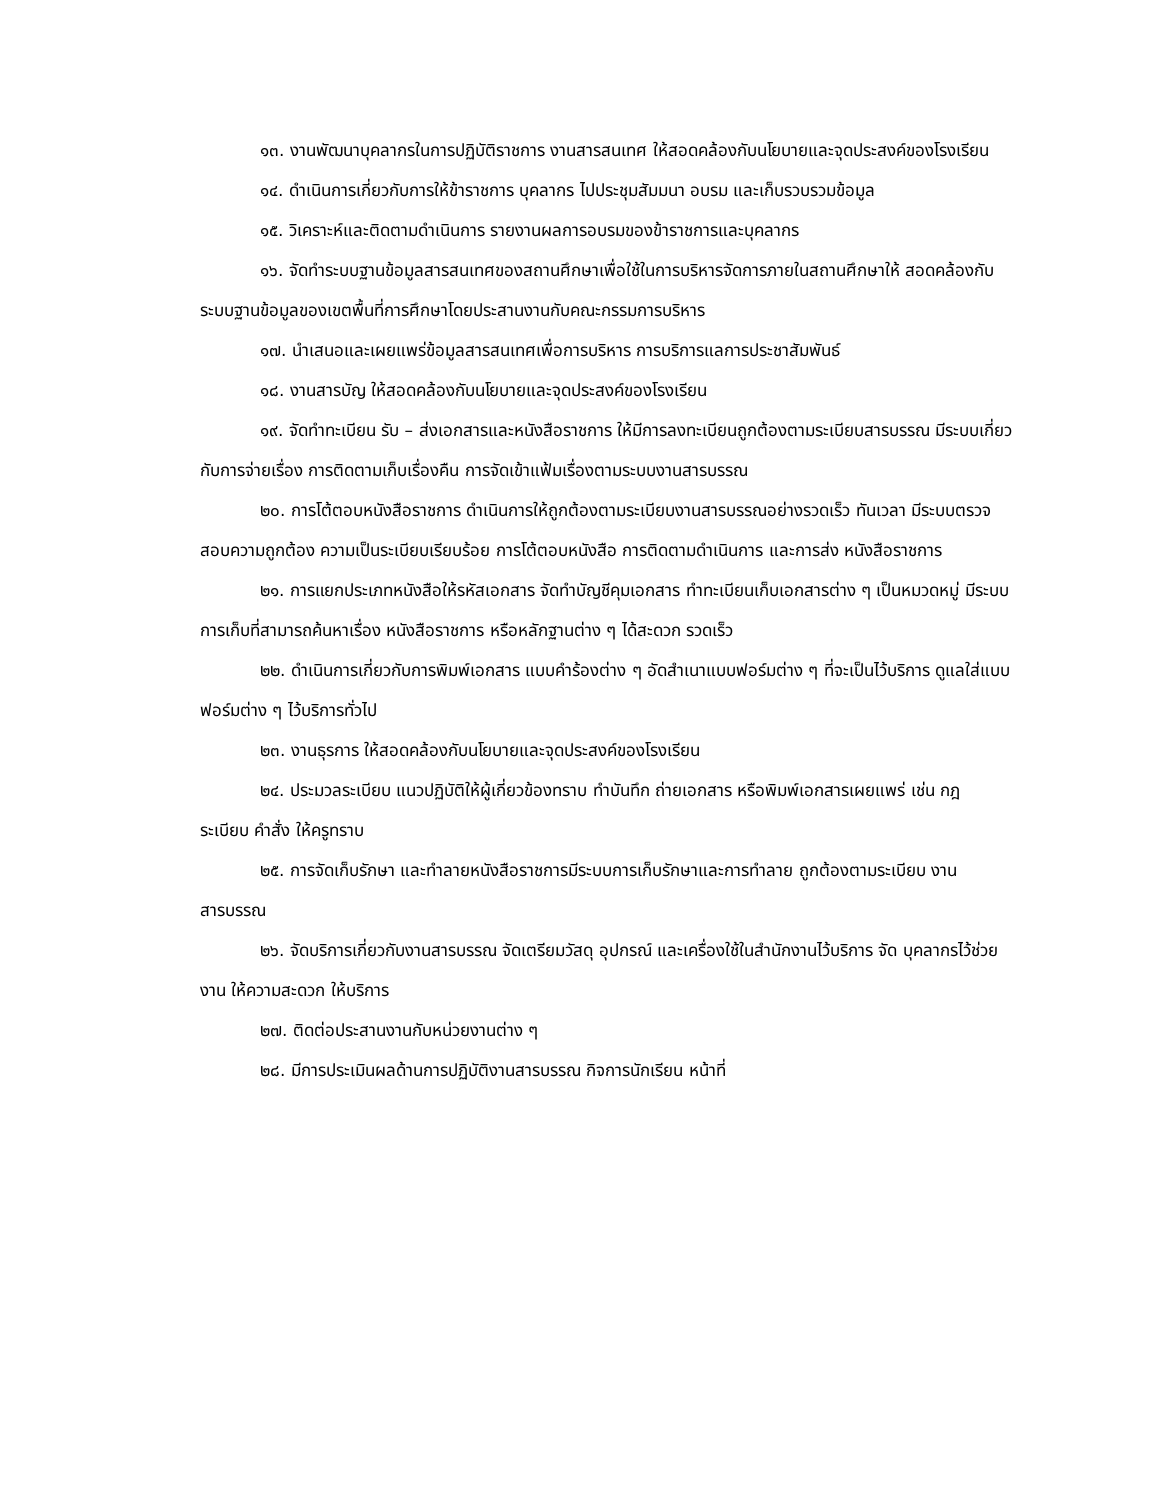๑๓. งานพัฒนาบุคลากรในการปฏิบัติราชการ งานสารสนเทศ ให้สอดคล้องกับนโยบายและจุดประสงค์ของโรงเรียน
๑๔. ดำเนินการเกี่ยวกับการให้ข้าราชการ บุคลากร ไปประชุมสัมมนา อบรม และเก็บรวบรวมข้อมูล
๑๕. วิเคราะห์และติดตามดำเนินการ รายงานผลการอบรมของข้าราชการและบุคลากร
๑๖. จัดทำระบบฐานข้อมูลสารสนเทศของสถานศึกษาเพื่อใช้ในการบริหารจัดการภายในสถานศึกษาให้ สอดคล้องกับระบบฐานข้อมูลของเขตพื้นที่การศึกษาโดยประสานงานกับคณะกรรมการบริหาร
๑๗. นำเสนอและเผยแพร่ข้อมูลสารสนเทศเพื่อการบริหาร การบริการแลการประชาสัมพันธ์
๑๘. งานสารบัญ ให้สอดคล้องกับนโยบายและจุดประสงค์ของโรงเรียน
๑๙. จัดทำทะเบียน รับ – ส่งเอกสารและหนังสือราชการ ให้มีการลงทะเบียนถูกต้องตามระเบียบสารบรรณ มีระบบเกี่ยวกับการจ่ายเรื่อง การติดตามเก็บเรื่องคืน การจัดเข้าแฟ้มเรื่องตามระบบงานสารบรรณ
๒๐. การโต้ตอบหนังสือราชการ ดำเนินการให้ถูกต้องตามระเบียบงานสารบรรณอย่างรวดเร็ว ทันเวลา มีระบบตรวจสอบความถูกต้อง ความเป็นระเบียบเรียบร้อย การโต้ตอบหนังสือ การติดตามดำเนินการ และการส่ง หนังสือราชการ
๒๑. การแยกประเภทหนังสือให้รหัสเอกสาร จัดทำบัญชีคุมเอกสาร ทำทะเบียนเก็บเอกสารต่าง ๆ เป็นหมวดหมู่ มีระบบการเก็บที่สามารถค้นหาเรื่อง หนังสือราชการ หรือหลักฐานต่าง ๆ ได้สะดวก รวดเร็ว
๒๒. ดำเนินการเกี่ยวกับการพิมพ์เอกสาร แบบคำร้องต่าง ๆ อัดสำเนาแบบฟอร์มต่าง ๆ ที่จะเป็นไว้บริการ ดูแลใส่แบบฟอร์มต่าง ๆ ไว้บริการทั่วไป
๒๓. งานธุรการ ให้สอดคล้องกับนโยบายและจุดประสงค์ของโรงเรียน
๒๔. ประมวลระเบียบ แนวปฏิบัติให้ผู้เกี่ยวข้องทราบ ทำบันทึก ถ่ายเอกสาร หรือพิมพ์เอกสารเผยแพร่ เช่น กฎ ระเบียบ คำสั่ง ให้ครูทราบ
๒๕. การจัดเก็บรักษา และทำลายหนังสือราชการมีระบบการเก็บรักษาและการทำลาย ถูกต้องตามระเบียบ งานสารบรรณ
๒๖. จัดบริการเกี่ยวกับงานสารบรรณ จัดเตรียมวัสดุ อุปกรณ์ และเครื่องใช้ในสำนักงานไว้บริการ จัด บุคลากรไว้ช่วยงาน ให้ความสะดวก ให้บริการ
๒๗. ติดต่อประสานงานกับหน่วยงานต่าง ๆ
๒๘. มีการประเมินผลด้านการปฏิบัติงานสารบรรณ กิจการนักเรียน หน้าที่